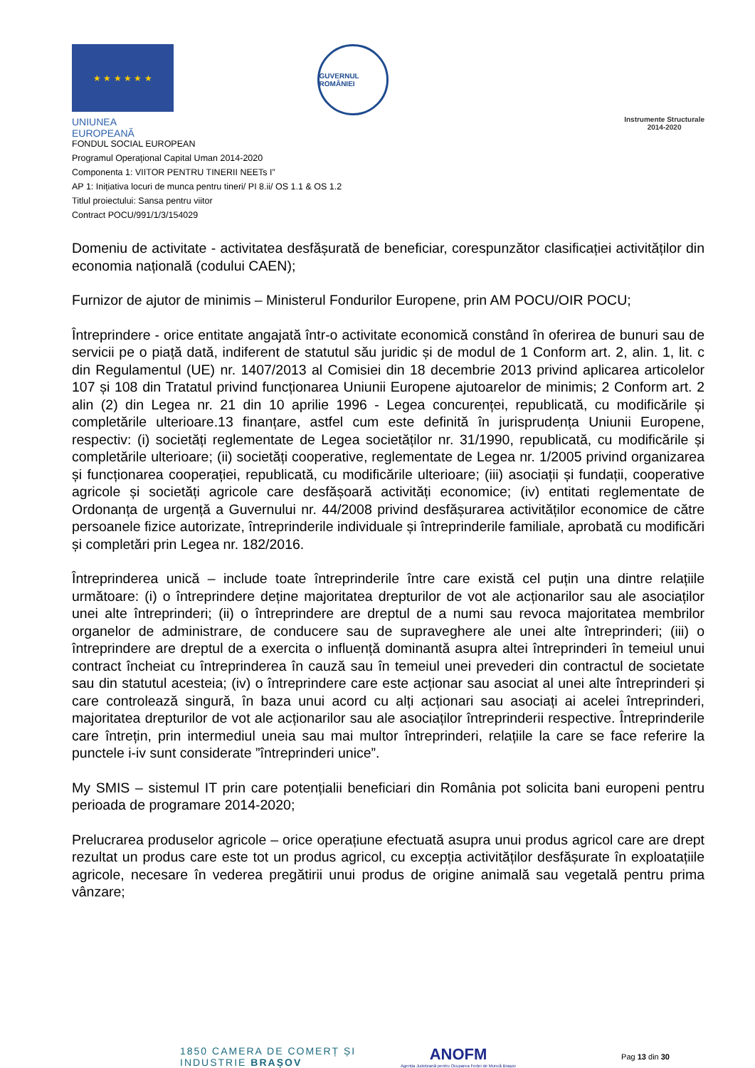★ ★ ★ ★ ★ ★
UNIUNEA EUROPEANĂ
GUVERNUL ROMÂNIEI
Instrumente Structurale
2014-2020
FONDUL SOCIAL EUROPEAN
Programul Operaţional Capital Uman 2014-2020
Componenta 1: VIITOR PENTRU TINERII NEETs I”
AP 1: Inițiativa locuri de munca pentru tineri/ PI 8.ii/ OS 1.1 & OS 1.2
Titlul proiectului: Sansa pentru viitor
Contract POCU/991/1/3/154029
Domeniu de activitate - activitatea desfășurată de beneficiar, corespunzător clasificației activităților din economia națională (codului CAEN);
Furnizor de ajutor de minimis – Ministerul Fondurilor Europene, prin AM POCU/OIR POCU;
Întreprindere - orice entitate angajată într-o activitate economică constând în oferirea de bunuri sau de servicii pe o piață dată, indiferent de statutul său juridic și de modul de 1 Conform art. 2, alin. 1, lit. c din Regulamentul (UE) nr. 1407/2013 al Comisiei din 18 decembrie 2013 privind aplicarea articolelor 107 și 108 din Tratatul privind funcționarea Uniunii Europene ajutoarelor de minimis; 2 Conform art. 2 alin (2) din Legea nr. 21 din 10 aprilie 1996 - Legea concurenței, republicată, cu modificările și completările ulterioare.13 finanțare, astfel cum este definită în jurisprudența Uniunii Europene, respectiv: (i) societăți reglementate de Legea societăților nr. 31/1990, republicată, cu modificările și completările ulterioare; (ii) societăți cooperative, reglementate de Legea nr. 1/2005 privind organizarea și funcționarea cooperației, republicată, cu modificările ulterioare; (iii) asociații și fundații, cooperative agricole și societăți agricole care desfășoară activități economice; (iv) entitati reglementate de Ordonanța de urgență a Guvernului nr. 44/2008 privind desfășurarea activităților economice de către persoanele fizice autorizate, întreprinderile individuale și întreprinderile familiale, aprobată cu modificări și completări prin Legea nr. 182/2016.
Întreprinderea unică – include toate întreprinderile între care există cel puțin una dintre relațiile următoare: (i) o întreprindere deține majoritatea drepturilor de vot ale acționarilor sau ale asociaților unei alte întreprinderi; (ii) o întreprindere are dreptul de a numi sau revoca majoritatea membrilor organelor de administrare, de conducere sau de supraveghere ale unei alte întreprinderi; (iii) o întreprindere are dreptul de a exercita o influență dominantă asupra altei întreprinderi în temeiul unui contract încheiat cu întreprinderea în cauză sau în temeiul unei prevederi din contractul de societate sau din statutul acesteia; (iv) o întreprindere care este acționar sau asociat al unei alte întreprinderi și care controlează singură, în baza unui acord cu alți acționari sau asociați ai acelei întreprinderi, majoritatea drepturilor de vot ale acționarilor sau ale asociaților întreprinderii respective. Întreprinderile care întrețin, prin intermediul uneia sau mai multor întreprinderi, relațiile la care se face referire la punctele i-iv sunt considerate ”întreprinderi unice”.
My SMIS – sistemul IT prin care potențialii beneficiari din România pot solicita bani europeni pentru perioada de programare 2014-2020;
Prelucrarea produselor agricole – orice operațiune efectuată asupra unui produs agricol care are drept rezultat un produs care este tot un produs agricol, cu excepția activităților desfășurate în exploatațiile agricole, necesare în vederea pregătirii unui produs de origine animală sau vegetală pentru prima vânzare;
1850 CAMERA DE COMERȚ ȘI INDUSTRIE BRAȘOV
ANOFM
Agenția Județeană pentru Ocuparea Forței de Muncă Brașov
Pag 13 din 30